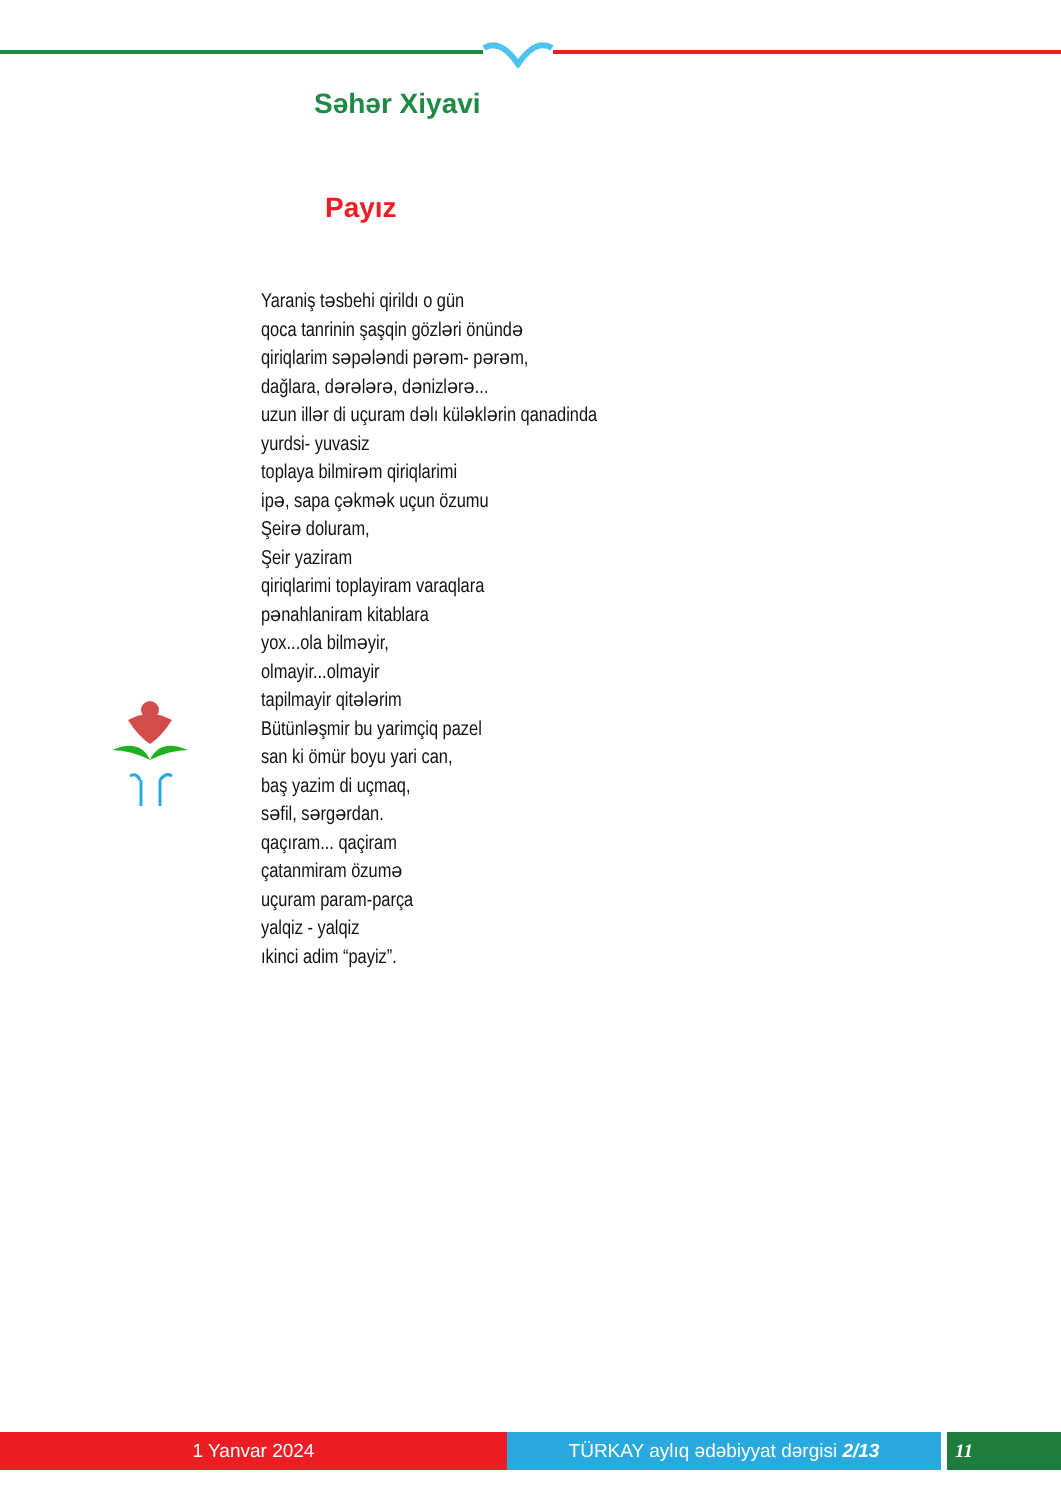Səhər Xiyavi
Payız
Yaraniş təsbehi qirildı o gün
qoca tanrinin şaşqin gözləri önündə
qiriqlarim səpələndi pərəm- pərəm,
dağlara, dərələrə, dənizlərə...
uzun illər di uçuram dəlı küləklərin qanadinda
yurdsi- yuvasiz
toplaya bilmirəm qiriqlarimi
ipə, sapa çəkmək uçun özumu
Şeirə doluram,
Şeir yaziram
qiriqlarimi toplayiram varaqlara
pənahlaniram kitablara
yox...ola bilməyir,
olmayir...olmayir
tapilmayir qitələrim
Bütünləşmir bu yarimçiq pazel
san ki ömür boyu yari can,
baş yazim di uçmaq,
səfil, sərgərdan.
qaçıram... qaçiram
çatanmiram özumə
uçuram param-parça
yalqiz - yalqiz
ıkinci adim “payiz”.
1 Yanvar 2024 TÜRKAY aylıq ədəbiyyat dərgisi 2/13 11